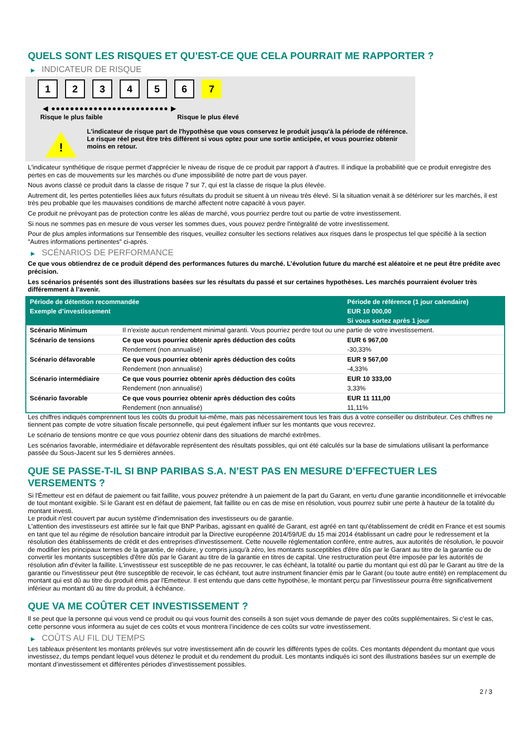QUELS SONT LES RISQUES ET QU’EST-CE QUE CELA POURRAIT ME RAPPORTER ?
▶ INDICATEUR DE RISQUE
1 2 3 4 5 6 7
◀ ●●●●●●●●●●●●●●●●●●●●●●●●● ▶
Risque le plus faible Risque le plus élevé
!
L'indicateur de risque part de l'hypothèse que vous conservez le produit jusqu'à la période de référence.
Le risque réel peut être très différent si vous optez pour une sortie anticipée, et vous pourriez obtenir moins en retour.
L'indicateur synthétique de risque permet d'apprécier le niveau de risque de ce produit par rapport à d'autres. Il indique la probabilité que ce produit enregistre des pertes en cas de mouvements sur les marchés ou d'une impossibilité de notre part de vous payer.
Nous avons classé ce produit dans la classe de risque 7 sur 7, qui est la classe de risque la plus élevée.
Autrement dit, les pertes potentielles liées aux futurs résultats du produit se situent à un niveau très élevé. Si la situation venait à se détériorer sur les marchés, il est très peu probable que les mauvaises conditions de marché affectent notre capacité à vous payer.
Ce produit ne prévoyant pas de protection contre les aléas de marché, vous pourriez perdre tout ou partie de votre investissement.
Si nous ne sommes pas en mesure de vous verser les sommes dues, vous pouvez perdre l'intégralité de votre investissement.
Pour de plus amples informations sur l'ensemble des risques, veuillez consulter les sections relatives aux risques dans le prospectus tel que spécifié à la section "Autres informations pertinentes" ci-après.
▶ SCÉNARIOS DE PERFORMANCE
Ce que vous obtiendrez de ce produit dépend des performances futures du marché. L’évolution future du marché est aléatoire et ne peut être prédite avec précision.
Les scénarios présentés sont des illustrations basées sur les résultats du passé et sur certaines hypothèses. Les marchés pourraient évoluer très différemment à l’avenir.
| Période de détention recommandée | | Période de référence (1 jour calendaire) |
| --- | --- | --- |
| Exemple d’investissement | | EUR 10 000,00 |
| | | Si vous sortez après 1 jour |
| Scénario Minimum | Il n’existe aucun rendement minimal garanti. Vous pourriez perdre tout ou une partie de votre investissement. | |
| Scénario de tensions | Ce que vous pourriez obtenir après déduction des coûts | EUR 6 967,00 |
| | Rendement (non annualisé) | -30,33% |
| Scénario défavorable | Ce que vous pourriez obtenir après déduction des coûts | EUR 9 567,00 |
| | Rendement (non annualisé) | -4,33% |
| Scénario intermédiaire | Ce que vous pourriez obtenir après déduction des coûts | EUR 10 333,00 |
| | Rendement (non annualisé) | 3,33% |
| Scénario favorable | Ce que vous pourriez obtenir après déduction des coûts | EUR 11 111,00 |
| | Rendement (non annualisé) | 11,11% |
Les chiffres indiqués comprennent tous les coûts du produit lui-même, mais pas nécessairement tous les frais dus à votre conseiller ou distributeur. Ces chiffres ne tiennent pas compte de votre situation fiscale personnelle, qui peut également influer sur les montants que vous recevrez.
Le scénario de tensions montre ce que vous pourriez obtenir dans des situations de marché extrêmes.
Les scénarios favorable, intermédiaire et défavorable représentent des résultats possibles, qui ont été calculés sur la base de simulations utilisant la performance passée du Sous-Jacent sur les 5 dernières années.
QUE SE PASSE-T-IL SI BNP PARIBAS S.A. N’EST PAS EN MESURE D’EFFECTUER LES VERSEMENTS ?
Si l'Émetteur est en défaut de paiement ou fait faillite, vous pouvez prétendre à un paiement de la part du Garant, en vertu d'une garantie inconditionnelle et irrévocable de tout montant exigible. Si le Garant est en défaut de paiement, fait faillite ou en cas de mise en résolution, vous pourrez subir une perte à hauteur de la totalité du montant investi.
Le produit n'est couvert par aucun système d'indemnisation des investisseurs ou de garantie.
L'attention des investisseurs est attirée sur le fait que BNP Paribas, agissant en qualité de Garant, est agréé en tant qu'établissement de crédit en France et est soumis en tant que tel au régime de résolution bancaire introduit par la Directive européenne 2014/59/UE du 15 mai 2014 établissant un cadre pour le redressement et la résolution des établissements de crédit et des entreprises d'investissement. Cette nouvelle réglementation confère, entre autres, aux autorités de résolution, le pouvoir de modifier les principaux termes de la garantie, de réduire, y compris jusqu'à zéro, les montants susceptibles d'être dûs par le Garant au titre de la garantie ou de convertir les montants susceptibles d'être dûs par le Garant au titre de la garantie en titres de capital. Une restructuration peut être imposée par les autorités de résolution afin d'éviter la faillite. L'investisseur est susceptible de ne pas recouvrer, le cas échéant, la totalité ou partie du montant qui est dû par le Garant au titre de la garantie ou l'investisseur peut être susceptible de recevoir, le cas échéant, tout autre instrument financier émis par le Garant (ou toute autre entité) en remplacement du montant qui est dû au titre du produit émis par l'Emetteur. Il est entendu que dans cette hypothèse, le montant perçu par l'investisseur pourra être significativement inférieur au montant dû au titre du produit, à échéance.
QUE VA ME COÛTER CET INVESTISSEMENT ?
Il se peut que la personne qui vous vend ce produit ou qui vous fournit des conseils à son sujet vous demande de payer des coûts supplémentaires. Si c’est le cas, cette personne vous informera au sujet de ces coûts et vous montrera l’incidence de ces coûts sur votre investissement.
▶ COÛTS AU FIL DU TEMPS
Les tableaux présentent les montants prélevés sur votre investissement afin de couvrir les différents types de coûts. Ces montants dépendent du montant que vous investissez, du temps pendant lequel vous détenez le produit et du rendement du produit. Les montants indiqués ici sont des illustrations basées sur un exemple de montant d’investissement et différentes périodes d’investissement possibles.
2 / 3